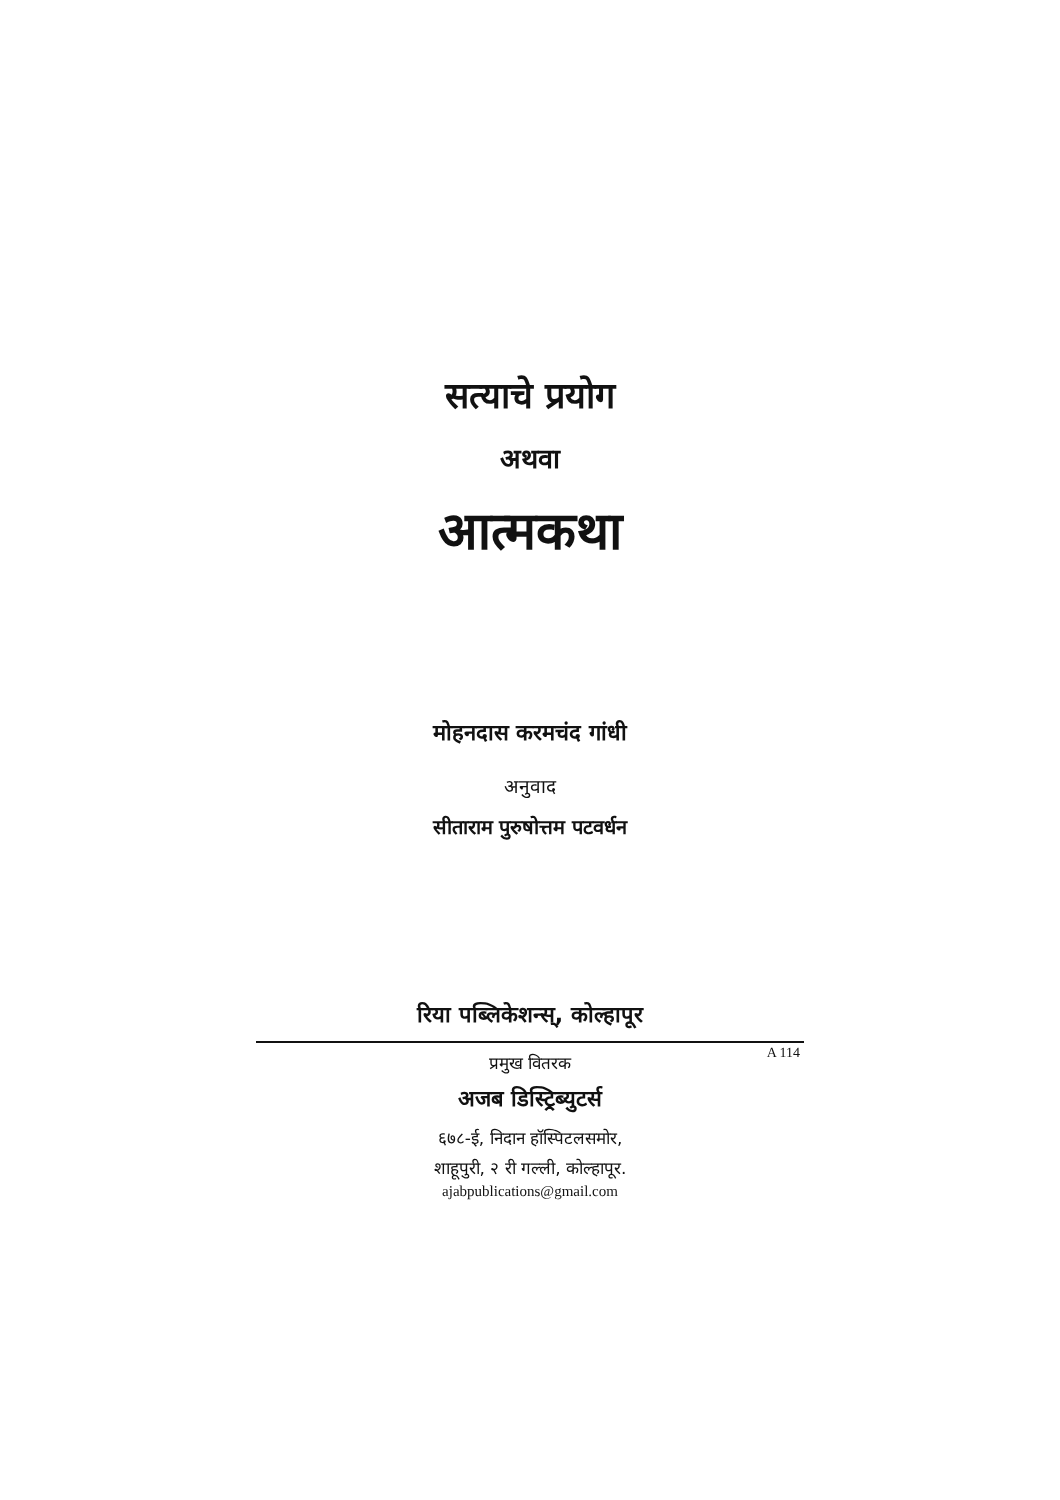सत्याचे प्रयोग
अथवा
आत्मकथा
मोहनदास करमचंद गांधी
अनुवाद
सीताराम पुरुषोत्तम पटवर्धन
रिया पब्लिकेशन्स्, कोल्हापूर
A 114
प्रमुख वितरक
अजब डिस्ट्रिब्युटर्स
६७८-ई, निदान हॉस्पिटलसमोर,
शाहूपुरी, २ री गल्ली, कोल्हापूर.
ajabpublications@gmail.com